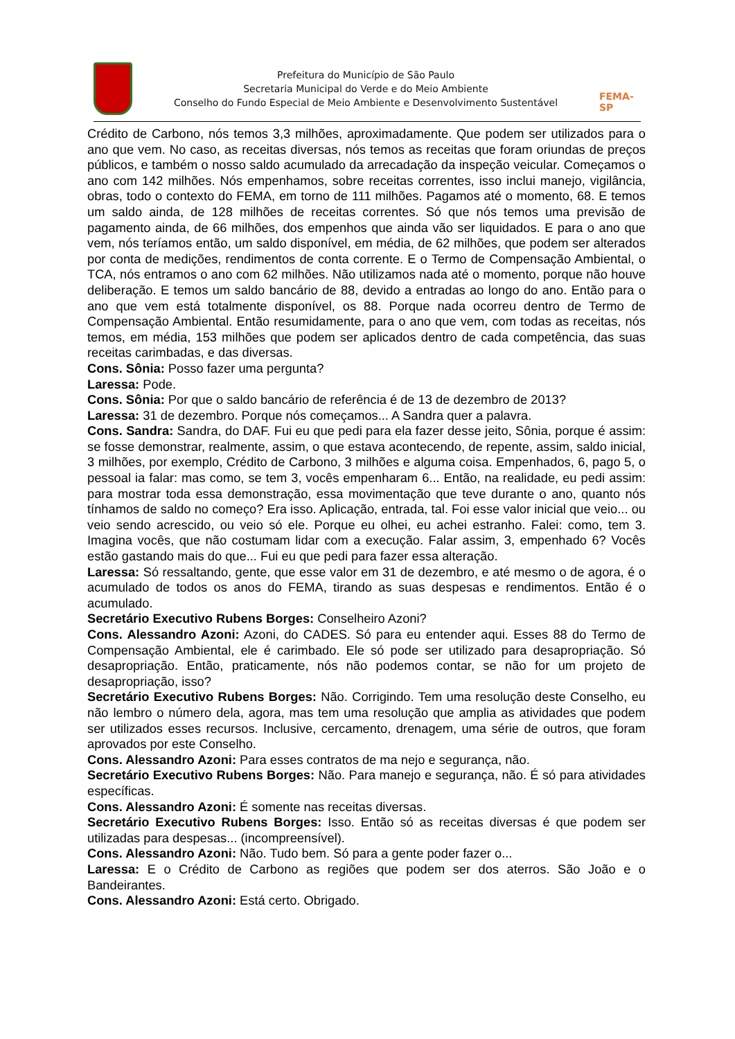Prefeitura do Município de São Paulo
Secretaria Municipal do Verde e do Meio Ambiente
Conselho do Fundo Especial de Meio Ambiente e Desenvolvimento Sustentável
FEMA-SP
Crédito de Carbono, nós temos 3,3 milhões, aproximadamente. Que podem ser utilizados para o ano que vem. No caso, as receitas diversas, nós temos as receitas que foram oriundas de preços públicos, e também o nosso saldo acumulado da arrecadação da inspeção veicular. Começamos o ano com 142 milhões. Nós empenhamos, sobre receitas correntes, isso inclui manejo, vigilância, obras, todo o contexto do FEMA, em torno de 111 milhões. Pagamos até o momento, 68. E temos um saldo ainda, de 128 milhões de receitas correntes. Só que nós temos uma previsão de pagamento ainda, de 66 milhões, dos empenhos que ainda vão ser liquidados. E para o ano que vem, nós teríamos então, um saldo disponível, em média, de 62 milhões, que podem ser alterados por conta de medições, rendimentos de conta corrente. E o Termo de Compensação Ambiental, o TCA, nós entramos o ano com 62 milhões. Não utilizamos nada até o momento, porque não houve deliberação. E temos um saldo bancário de 88, devido a entradas ao longo do ano. Então para o ano que vem está totalmente disponível, os 88. Porque nada ocorreu dentro de Termo de Compensação Ambiental. Então resumidamente, para o ano que vem, com todas as receitas, nós temos, em média, 153 milhões que podem ser aplicados dentro de cada competência, das suas receitas carimbadas, e das diversas.
Cons. Sônia: Posso fazer uma pergunta?
Laressa: Pode.
Cons. Sônia: Por que o saldo bancário de referência é de 13 de dezembro de 2013?
Laressa: 31 de dezembro. Porque nós começamos... A Sandra quer a palavra.
Cons. Sandra: Sandra, do DAF. Fui eu que pedi para ela fazer desse jeito, Sônia, porque é assim: se fosse demonstrar, realmente, assim, o que estava acontecendo, de repente, assim, saldo inicial, 3 milhões, por exemplo, Crédito de Carbono, 3 milhões e alguma coisa. Empenhados, 6, pago 5, o pessoal ia falar: mas como, se tem 3, vocês empenharam 6... Então, na realidade, eu pedi assim: para mostrar toda essa demonstração, essa movimentação que teve durante o ano, quanto nós tínhamos de saldo no começo? Era isso. Aplicação, entrada, tal. Foi esse valor inicial que veio... ou veio sendo acrescido, ou veio só ele. Porque eu olhei, eu achei estranho. Falei: como, tem 3. Imagina vocês, que não costumam lidar com a execução. Falar assim, 3, empenhado 6? Vocês estão gastando mais do que... Fui eu que pedi para fazer essa alteração.
Laressa: Só ressaltando, gente, que esse valor em 31 de dezembro, e até mesmo o de agora, é o acumulado de todos os anos do FEMA, tirando as suas despesas e rendimentos. Então é o acumulado.
Secretário Executivo Rubens Borges: Conselheiro Azoni?
Cons. Alessandro Azoni: Azoni, do CADES. Só para eu entender aqui. Esses 88 do Termo de Compensação Ambiental, ele é carimbado. Ele só pode ser utilizado para desapropriação. Só desapropriação. Então, praticamente, nós não podemos contar, se não for um projeto de desapropriação, isso?
Secretário Executivo Rubens Borges: Não. Corrigindo. Tem uma resolução deste Conselho, eu não lembro o número dela, agora, mas tem uma resolução que amplia as atividades que podem ser utilizados esses recursos. Inclusive, cercamento, drenagem, uma série de outros, que foram aprovados por este Conselho.
Cons. Alessandro Azoni: Para esses contratos de ma nejo e segurança, não.
Secretário Executivo Rubens Borges: Não. Para manejo e segurança, não. É só para atividades específicas.
Cons. Alessandro Azoni: É somente nas receitas diversas.
Secretário Executivo Rubens Borges: Isso. Então só as receitas diversas é que podem ser utilizadas para despesas... (incompreensível).
Cons. Alessandro Azoni: Não. Tudo bem. Só para a gente poder fazer o...
Laressa: E o Crédito de Carbono as regiões que podem ser dos aterros. São João e o Bandeirantes.
Cons. Alessandro Azoni: Está certo. Obrigado.